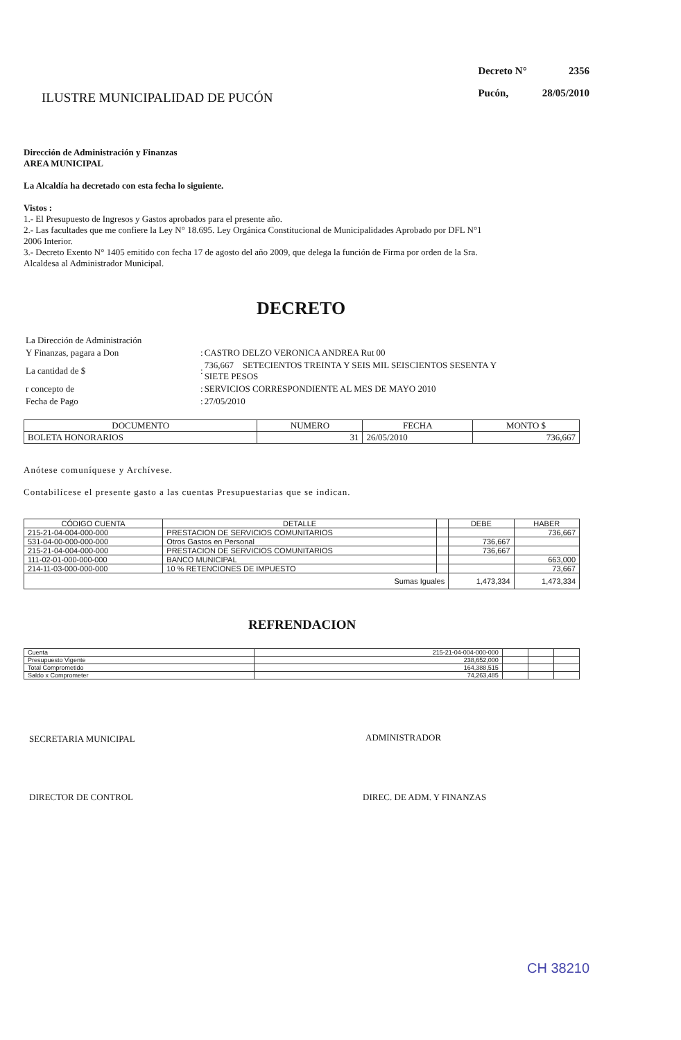ILUSTRE MUNICIPALIDAD DE PUCÓN
| Decreto N° | 2356 |
| Pucón, | 28/05/2010 |
Dirección de Administración y Finanzas
AREA MUNICIPAL
La Alcaldía ha decretado con esta fecha lo siguiente.
Vistos :
1.- El Presupuesto de Ingresos y Gastos aprobados para el presente año.
2.- Las facultades que me confiere la Ley N° 18.695. Ley Orgánica Constitucional de Municipalidades Aprobado por DFL N°1
2006 Interior.
3.- Decreto Exento N° 1405 emitido con fecha 17 de agosto del año 2009, que delega la función de Firma por orden de la Sra.
Alcaldesa al Administrador Municipal.
DECRETO
| La Dirección de Administración | | |
| Y Finanzas, pagara a Don | : | CASTRO DELZO VERONICA ANDREA Rut 00 |
| La cantidad de $ | : | 736,667 SETECIENTOS TREINTA Y SEIS MIL SEISCIENTOS SESENTA Y SIETE PESOS |
| r concepto de | : | SERVICIOS CORRESPONDIENTE AL MES DE MAYO 2010 |
| Fecha de Pago | : | 27/05/2010 |
| DOCUMENTO | NUMERO | FECHA | MONTO $ |
| --- | --- | --- | --- |
| BOLETA HONORARIOS | 31 | 26/05/2010 | 736,667 |
Anótese comuníquese y Archívese.
Contabilícese el presente gasto a las cuentas Presupuestarias que se indican.
| CÓDIGO CUENTA | DETALLE | | DEBE | HABER |
| --- | --- | --- | --- | --- |
| 215-21-04-004-000-000 | PRESTACION DE SERVICIOS COMUNITARIOS | | | 736,667 |
| 531-04-00-000-000-000 | Otros Gastos en Personal | | 736,667 | |
| 215-21-04-004-000-000 | PRESTACION DE SERVICIOS COMUNITARIOS | | 736,667 | |
| 111-02-01-000-000-000 | BANCO MUNICIPAL | | | 663,000 |
| 214-11-03-000-000-000 | 10 % RETENCIONES DE IMPUESTO | | | 73,667 |
| Sumas Iguales | | | 1,473,334 | 1,473,334 |
REFRENDACION
| Cuenta | 215-21-04-004-000-000 | | | |
| Presupuesto Vigente | 238,652,000 | | | |
| Total Comprometido | 164,388,515 | | | |
| Saldo x Comprometer | 74,263,485 | | | |
SECRETARIA MUNICIPAL ADMINISTRADOR
DIRECTOR DE CONTROL DIREC. DE ADM. Y FINANZAS
CH 38210